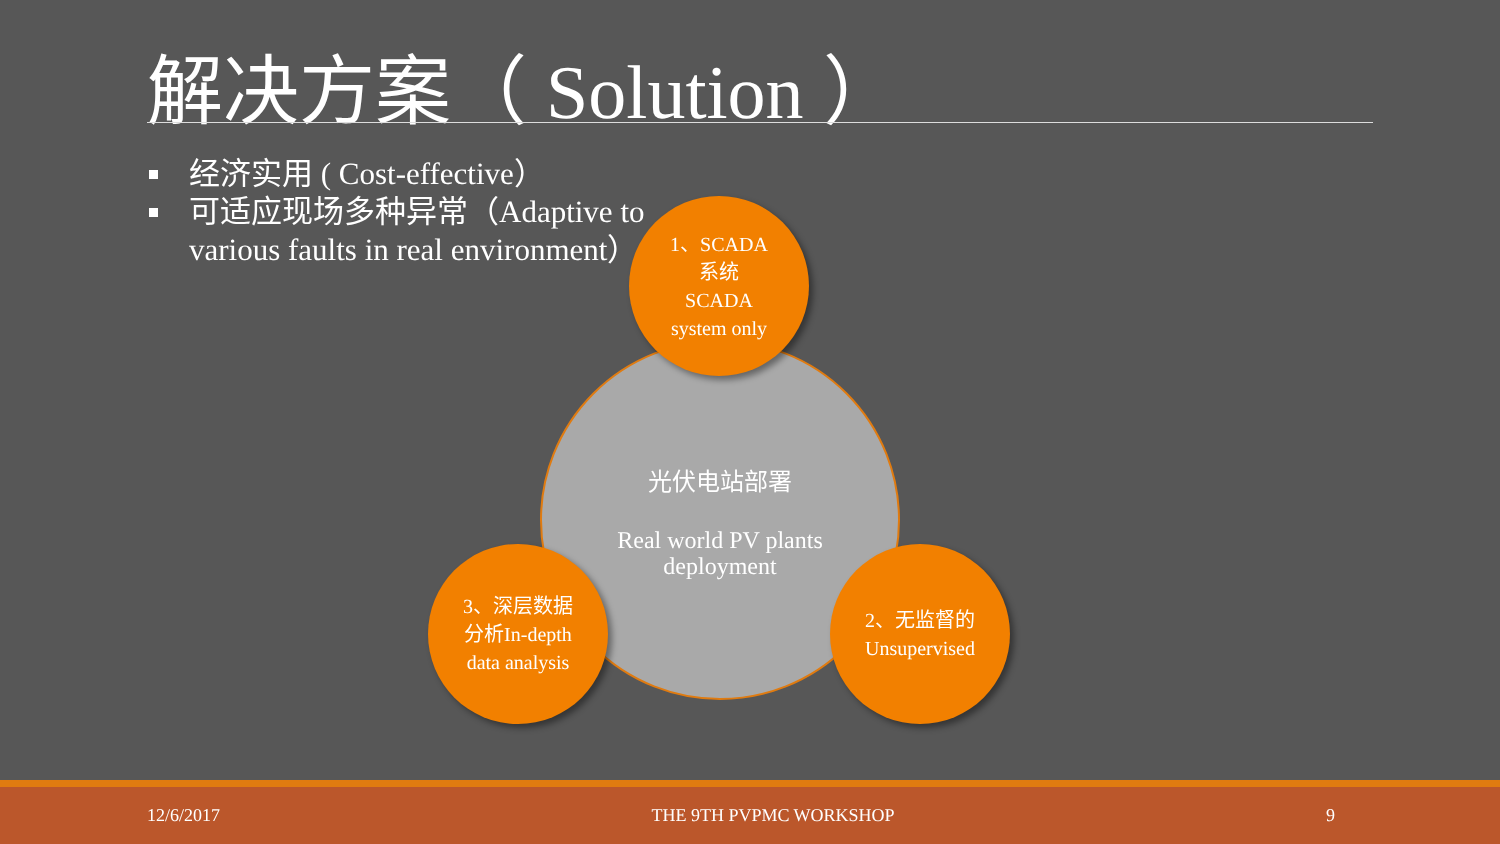解决方案（ Solution ）
经济实用 ( Cost-effective）
可适应现场多种异常（Adaptive to various faults in real environment）
光伏电站部署
Real world PV plants
deployment
1、SCADA
系统
SCADA
system only
3、深层数据
分析In-depth
data analysis
2、无监督的
Unsupervised
12/6/2017 THE 9TH PVPMC WORKSHOP 9